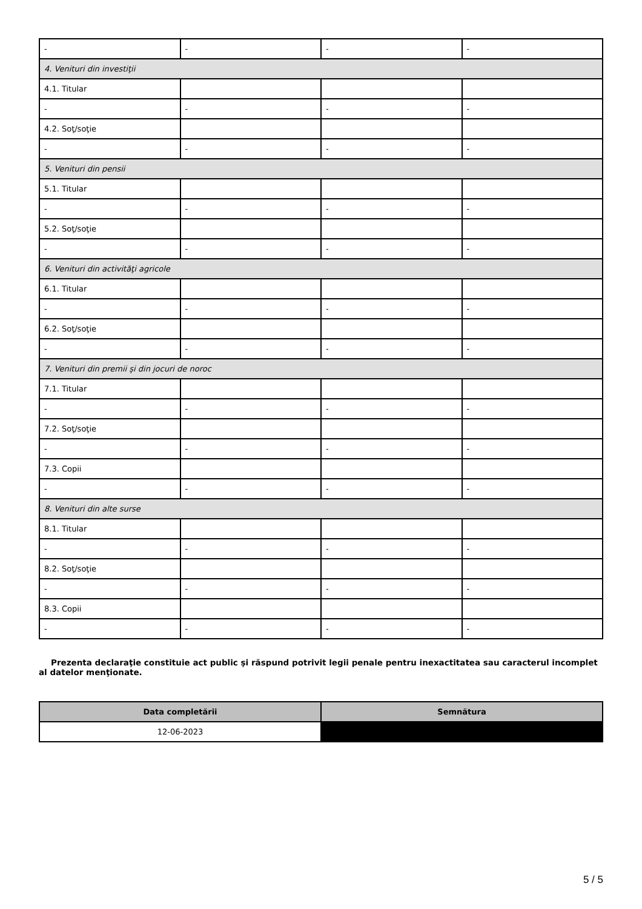| - | - | - | - |
| 4. Venituri din investiţii | | | |
| 4.1. Titular | | | |
| - | - | - | - |
| 4.2. Soţ/soţie | | | |
| - | - | - | - |
| 5. Venituri din pensii | | | |
| 5.1. Titular | | | |
| - | - | - | - |
| 5.2. Soţ/soţie | | | |
| - | - | - | - |
| 6. Venituri din activităţi agricole | | | |
| 6.1. Titular | | | |
| - | - | - | - |
| 6.2. Soţ/soţie | | | |
| - | - | - | - |
| 7. Venituri din premii şi din jocuri de noroc | | | |
| 7.1. Titular | | | |
| - | - | - | - |
| 7.2. Soţ/soţie | | | |
| - | - | - | - |
| 7.3. Copii | | | |
| - | - | - | - |
| 8. Venituri din alte surse | | | |
| 8.1. Titular | | | |
| - | - | - | - |
| 8.2. Soţ/soţie | | | |
| - | - | - | - |
| 8.3. Copii | | | |
| - | - | - | - |
Prezenta declaraţie constituie act public şi răspund potrivit legii penale pentru inexactitatea sau caracterul incomplet al datelor menţionate.
| Data completării | Semnătura |
| --- | --- |
| 12-06-2023 | |
5 / 5